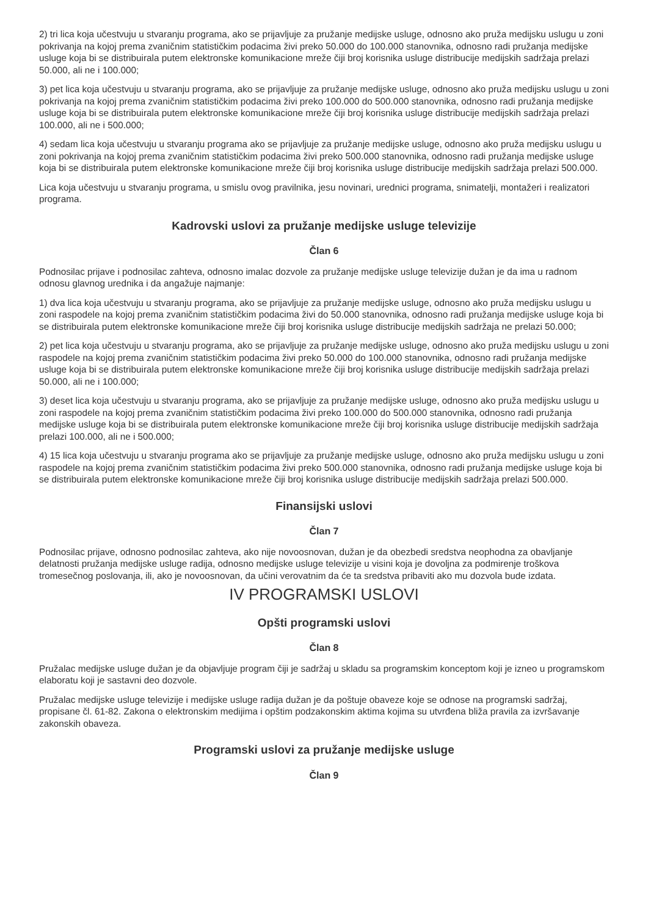2) tri lica koja učestvuju u stvaranju programa, ako se prijavljuje za pružanje medijske usluge, odnosno ako pruža medijsku uslugu u zoni pokrivanja na kojoj prema zvaničnim statističkim podacima živi preko 50.000 do 100.000 stanovnika, odnosno radi pružanja medijske usluge koja bi se distribuirala putem elektronske komunikacione mreže čiji broj korisnika usluge distribucije medijskih sadržaja prelazi 50.000, ali ne i 100.000;
3) pet lica koja učestvuju u stvaranju programa, ako se prijavljuje za pružanje medijske usluge, odnosno ako pruža medijsku uslugu u zoni pokrivanja na kojoj prema zvaničnim statističkim podacima živi preko 100.000 do 500.000 stanovnika, odnosno radi pružanja medijske usluge koja bi se distribuirala putem elektronske komunikacione mreže čiji broj korisnika usluge distribucije medijskih sadržaja prelazi 100.000, ali ne i 500.000;
4) sedam lica koja učestvuju u stvaranju programa ako se prijavljuje za pružanje medijske usluge, odnosno ako pruža medijsku uslugu u zoni pokrivanja na kojoj prema zvaničnim statističkim podacima živi preko 500.000 stanovnika, odnosno radi pružanja medijske usluge koja bi se distribuirala putem elektronske komunikacione mreže čiji broj korisnika usluge distribucije medijskih sadržaja prelazi 500.000.
Lica koja učestvuju u stvaranju programa, u smislu ovog pravilnika, jesu novinari, urednici programa, snimatelji, montažeri i realizatori programa.
Kadrovski uslovi za pružanje medijske usluge televizije
Član 6
Podnosilac prijave i podnosilac zahteva, odnosno imalac dozvole za pružanje medijske usluge televizije dužan je da ima u radnom odnosu glavnog urednika i da angažuje najmanje:
1) dva lica koja učestvuju u stvaranju programa, ako se prijavljuje za pružanje medijske usluge, odnosno ako pruža medijsku uslugu u zoni raspodele na kojoj prema zvaničnim statističkim podacima živi do 50.000 stanovnika, odnosno radi pružanja medijske usluge koja bi se distribuirala putem elektronske komunikacione mreže čiji broj korisnika usluge distribucije medijskih sadržaja ne prelazi 50.000;
2) pet lica koja učestvuju u stvaranju programa, ako se prijavljuje za pružanje medijske usluge, odnosno ako pruža medijsku uslugu u zoni raspodele na kojoj prema zvaničnim statističkim podacima živi preko 50.000 do 100.000 stanovnika, odnosno radi pružanja medijske usluge koja bi se distribuirala putem elektronske komunikacione mreže čiji broj korisnika usluge distribucije medijskih sadržaja prelazi 50.000, ali ne i 100.000;
3) deset lica koja učestvuju u stvaranju programa, ako se prijavljuje za pružanje medijske usluge, odnosno ako pruža medijsku uslugu u zoni raspodele na kojoj prema zvaničnim statističkim podacima živi preko 100.000 do 500.000 stanovnika, odnosno radi pružanja medijske usluge koja bi se distribuirala putem elektronske komunikacione mreže čiji broj korisnika usluge distribucije medijskih sadržaja prelazi 100.000, ali ne i 500.000;
4) 15 lica koja učestvuju u stvaranju programa ako se prijavljuje za pružanje medijske usluge, odnosno ako pruža medijsku uslugu u zoni raspodele na kojoj prema zvaničnim statističkim podacima živi preko 500.000 stanovnika, odnosno radi pružanja medijske usluge koja bi se distribuirala putem elektronske komunikacione mreže čiji broj korisnika usluge distribucije medijskih sadržaja prelazi 500.000.
Finansijski uslovi
Član 7
Podnosilac prijave, odnosno podnosilac zahteva, ako nije novoosnovan, dužan je da obezbedi sredstva neophodna za obavljanje delatnosti pružanja medijske usluge radija, odnosno medijske usluge televizije u visini koja je dovoljna za podmirenje troškova tromesečnog poslovanja, ili, ako je novoosnovan, da učini verovatnim da će ta sredstva pribaviti ako mu dozvola bude izdata.
IV PROGRAMSKI USLOVI
Opšti programski uslovi
Član 8
Pružalac medijske usluge dužan je da objavljuje program čiji je sadržaj u skladu sa programskim konceptom koji je izneo u programskom elaboratu koji je sastavni deo dozvole.
Pružalac medijske usluge televizije i medijske usluge radija dužan je da poštuje obaveze koje se odnose na programski sadržaj, propisane čl. 61-82. Zakona o elektronskim medijima i opštim podzakonskim aktima kojima su utvrđena bliža pravila za izvršavanje zakonskih obaveza.
Programski uslovi za pružanje medijske usluge
Član 9